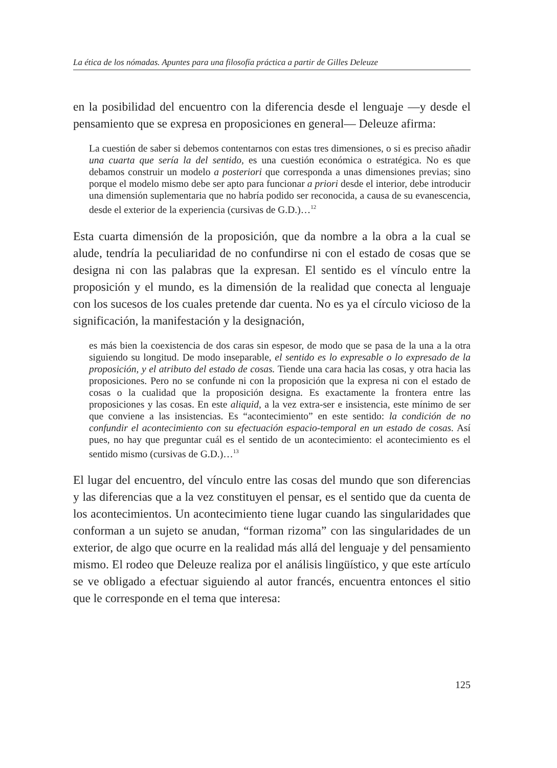La ética de los nómadas. Apuntes para una filosofía práctica a partir de Gilles Deleuze
en la posibilidad del encuentro con la diferencia desde el lenguaje —y desde el pensamiento que se expresa en proposiciones en general— Deleuze afirma:
La cuestión de saber si debemos contentarnos con estas tres dimensiones, o si es preciso añadir una cuarta que sería la del sentido, es una cuestión económica o estratégica. No es que debamos construir un modelo a posteriori que corresponda a unas dimensiones previas; sino porque el modelo mismo debe ser apto para funcionar a priori desde el interior, debe introducir una dimensión suplementaria que no habría podido ser reconocida, a causa de su evanescencia, desde el exterior de la experiencia (cursivas de G.D.)…<sup>12</sup>
Esta cuarta dimensión de la proposición, que da nombre a la obra a la cual se alude, tendría la peculiaridad de no confundirse ni con el estado de cosas que se designa ni con las palabras que la expresan. El sentido es el vínculo entre la proposición y el mundo, es la dimensión de la realidad que conecta al lenguaje con los sucesos de los cuales pretende dar cuenta. No es ya el círculo vicioso de la significación, la manifestación y la designación,
es más bien la coexistencia de dos caras sin espesor, de modo que se pasa de la una a la otra siguiendo su longitud. De modo inseparable, el sentido es lo expresable o lo expresado de la proposición, y el atributo del estado de cosas. Tiende una cara hacia las cosas, y otra hacia las proposiciones. Pero no se confunde ni con la proposición que la expresa ni con el estado de cosas o la cualidad que la proposición designa. Es exactamente la frontera entre las proposiciones y las cosas. En este aliquid, a la vez extra-ser e insistencia, este mínimo de ser que conviene a las insistencias. Es “acontecimiento” en este sentido: la condición de no confundir el acontecimiento con su efectuación espacio-temporal en un estado de cosas. Así pues, no hay que preguntar cuál es el sentido de un acontecimiento: el acontecimiento es el sentido mismo (cursivas de G.D.)…<sup>13</sup>
El lugar del encuentro, del vínculo entre las cosas del mundo que son diferencias y las diferencias que a la vez constituyen el pensar, es el sentido que da cuenta de los acontecimientos. Un acontecimiento tiene lugar cuando las singularidades que conforman a un sujeto se anudan, “forman rizoma” con las singularidades de un exterior, de algo que ocurre en la realidad más allá del lenguaje y del pensamiento mismo. El rodeo que Deleuze realiza por el análisis lingüístico, y que este artículo se ve obligado a efectuar siguiendo al autor francés, encuentra entonces el sitio que le corresponde en el tema que interesa:
125